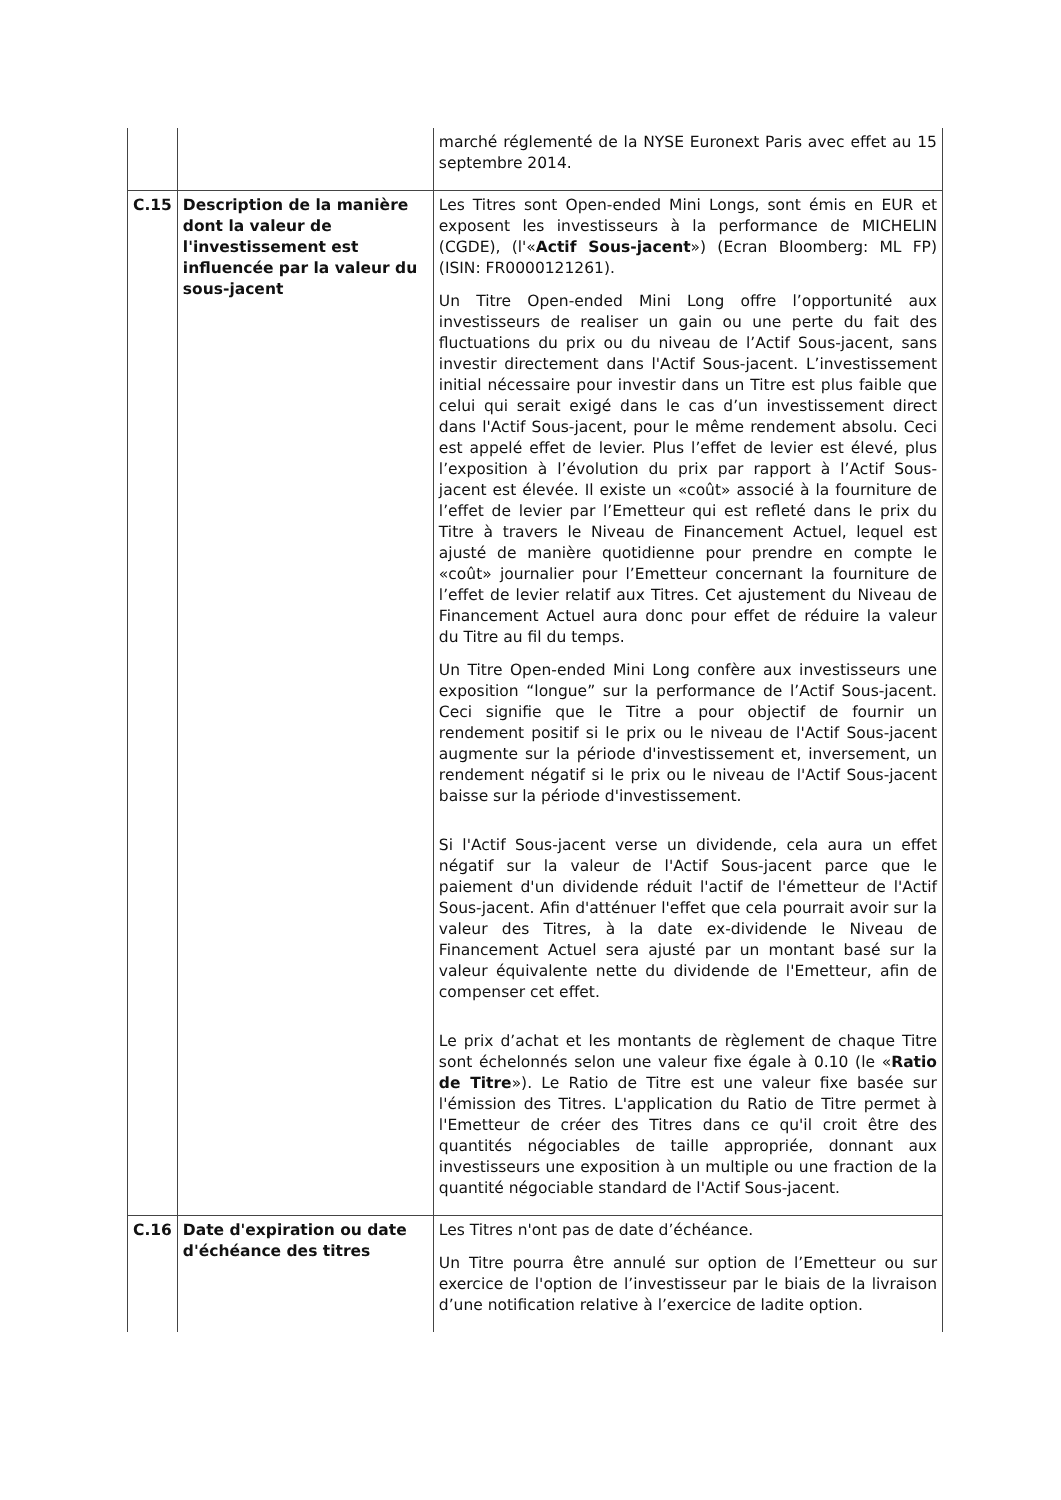| | | marché réglementé de la NYSE Euronext Paris avec effet au 15 septembre 2014. |
| C.15 | Description de la manière dont la valeur de l'investissement est influencée par la valeur du sous-jacent | Les Titres sont Open-ended Mini Longs, sont émis en EUR et exposent les investisseurs à la performance de MICHELIN (CGDE), (l'« Actif Sous-jacent ») (Ecran Bloomberg: ML FP) (ISIN: FR0000121261). Un Titre Open-ended Mini Long offre l’opportunité aux investisseurs de realiser un gain ou une perte du fait des fluctuations du prix ou du niveau de l’Actif Sous-jacent, sans investir directement dans l'Actif Sous-jacent. L’investissement initial nécessaire pour investir dans un Titre est plus faible que celui qui serait exigé dans le cas d’un investissement direct dans l'Actif Sous-jacent, pour le même rendement absolu. Ceci est appelé effet de levier. Plus l’effet de levier est élevé, plus l’exposition à l’évolution du prix par rapport à l’Actif Sous-jacent est élevée. Il existe un «coût» associé à la fourniture de l’effet de levier par l’Emetteur qui est refleté dans le prix du Titre à travers le Niveau de Financement Actuel, lequel est ajusté de manière quotidienne pour prendre en compte le «coût» journalier pour l’Emetteur concernant la fourniture de l’effet de levier relatif aux Titres. Cet ajustement du Niveau de Financement Actuel aura donc pour effet de réduire la valeur du Titre au fil du temps. Un Titre Open-ended Mini Long confère aux investisseurs une exposition “longue” sur la performance de l’Actif Sous-jacent. Ceci signifie que le Titre a pour objectif de fournir un rendement positif si le prix ou le niveau de l'Actif Sous-jacent augmente sur la période d'investissement et, inversement, un rendement négatif si le prix ou le niveau de l'Actif Sous-jacent baisse sur la période d'investissement. Si l'Actif Sous-jacent verse un dividende, cela aura un effet négatif sur la valeur de l'Actif Sous-jacent parce que le paiement d'un dividende réduit l'actif de l'émetteur de l'Actif Sous-jacent. Afin d'atténuer l'effet que cela pourrait avoir sur la valeur des Titres, à la date ex-dividende le Niveau de Financement Actuel sera ajusté par un montant basé sur la valeur équivalente nette du dividende de l'Emetteur, afin de compenser cet effet. Le prix d’achat et les montants de règlement de chaque Titre sont échelonnés selon une valeur fixe égale à 0.10 (le « Ratio de Titre »). Le Ratio de Titre est une valeur fixe basée sur l'émission des Titres. L'application du Ratio de Titre permet à l'Emetteur de créer des Titres dans ce qu'il croit être des quantités négociables de taille appropriée, donnant aux investisseurs une exposition à un multiple ou une fraction de la quantité négociable standard de l'Actif Sous-jacent. |
| C.16 | Date d'expiration ou date d'échéance des titres | Les Titres n'ont pas de date d’échéance. Un Titre pourra être annulé sur option de l’Emetteur ou sur exercice de l'option de l’investisseur par le biais de la livraison d’une notification relative à l’exercice de ladite option. |